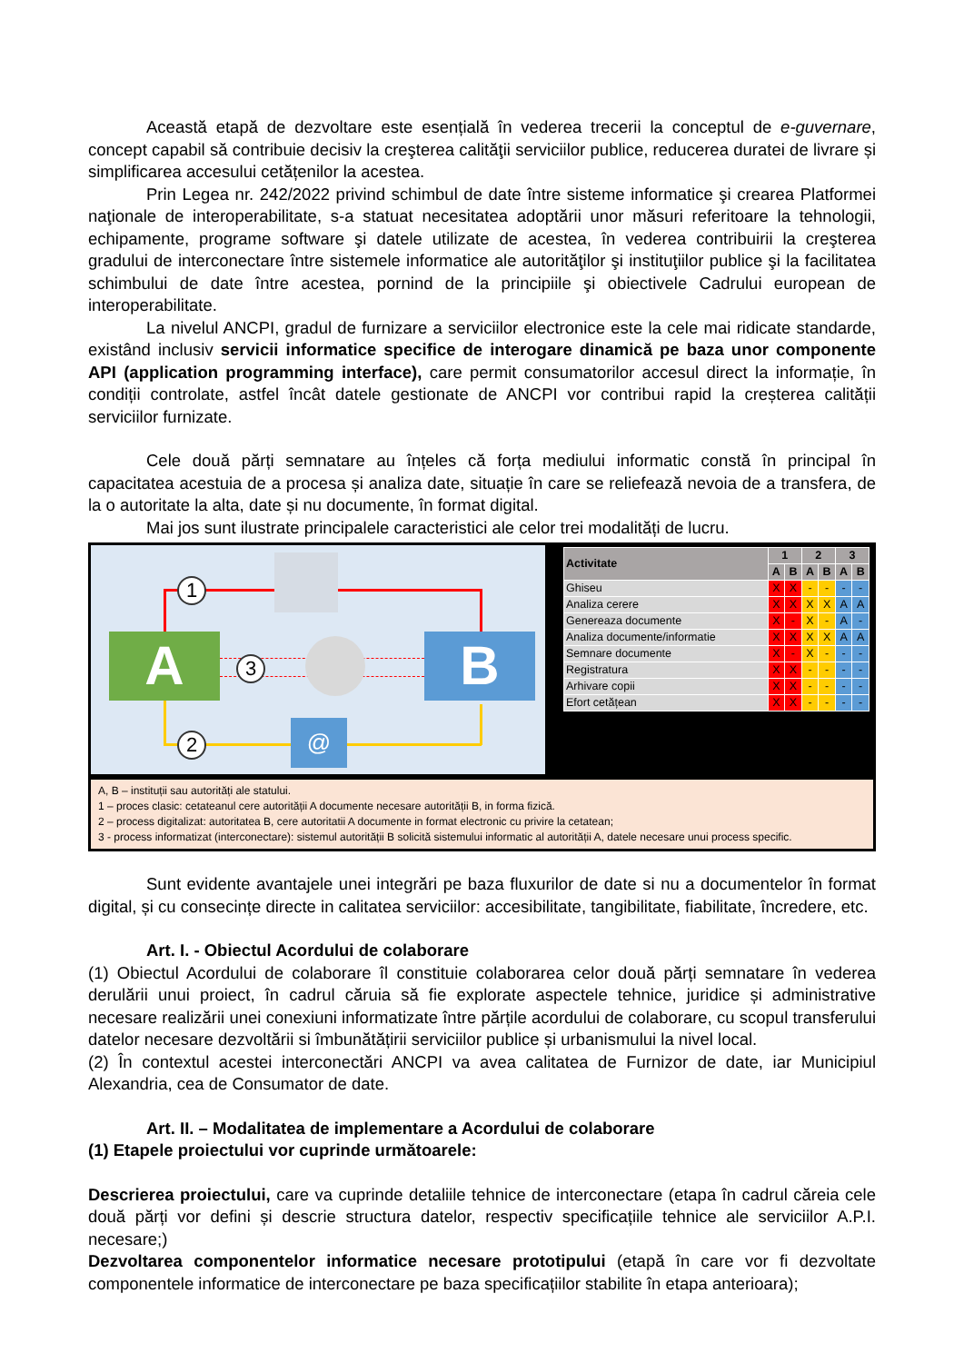Această etapă de dezvoltare este esențială în vederea trecerii la conceptul de e-guvernare, concept capabil să contribuie decisiv la creşterea calităţii serviciilor publice, reducerea duratei de livrare și simplificarea accesului cetățenilor la acestea.
Prin Legea nr. 242/2022 privind schimbul de date între sisteme informatice şi crearea Platformei naţionale de interoperabilitate, s-a statuat necesitatea adoptării unor măsuri referitoare la tehnologii, echipamente, programe software şi datele utilizate de acestea, în vederea contribuirii la creşterea gradului de interconectare între sistemele informatice ale autorităţilor şi instituţiilor publice şi la facilitatea schimbului de date între acestea, pornind de la principiile şi obiectivele Cadrului european de interoperabilitate.
La nivelul ANCPI, gradul de furnizare a serviciilor electronice este la cele mai ridicate standarde, existând inclusiv servicii informatice specifice de interogare dinamică pe baza unor componente API (application programming interface), care permit consumatorilor accesul direct la informație, în condiții controlate, astfel încât datele gestionate de ANCPI vor contribui rapid la creșterea calității serviciilor furnizate.
Cele două părți semnatare au înțeles că forța mediului informatic constă în principal în capacitatea acestuia de a procesa și analiza date, situație în care se reliefează nevoia de a transfera, de la o autoritate la alta, date și nu documente, în format digital.
Mai jos sunt ilustrate principalele caracteristici ale celor trei modalități de lucru.
@
A B
1
2
3
| Activitate | 1 | | 2 | | 3 | |
| --- | --- | --- | --- | --- | --- | --- |
| | A | B | A | B | A | B |
| Ghiseu | X | X | - | - | - | - |
| Analiza cerere | X | X | X | X | A | A |
| Genereaza documente | X | - | X | - | A | - |
| Analiza documente/informatie | X | X | X | X | A | A |
| Semnare documente | X | - | X | - | - | - |
| Registratura | X | X | - | - | - | - |
| Arhivare copii | X | X | - | - | - | - |
| Efort cetățean | X | X | - | - | - | - |
A, B – instituții sau autorități ale statului.
1 – proces clasic: cetateanul cere autorității A documente necesare autorității B, in forma fizică.
2 – process digitalizat: autoritatea B, cere autoritatii A documente in format electronic cu privire la cetatean;
3 - process informatizat (interconectare): sistemul autorității B solicită sistemului informatic al autorității A, datele necesare unui process specific.
Sunt evidente avantajele unei integrări pe baza fluxurilor de date si nu a documentelor în format digital, și cu consecințe directe in calitatea serviciilor: accesibilitate, tangibilitate, fiabilitate, încredere, etc.
Art. I. - Obiectul Acordului de colaborare
(1) Obiectul Acordului de colaborare îl constituie colaborarea celor două părți semnatare în vederea derulării unui proiect, în cadrul căruia să fie explorate aspectele tehnice, juridice și administrative necesare realizării unei conexiuni informatizate între părțile acordului de colaborare, cu scopul transferului datelor necesare dezvoltării si îmbunătățirii serviciilor publice și urbanismului la nivel local.
(2) În contextul acestei interconectări ANCPI va avea calitatea de Furnizor de date, iar Municipiul Alexandria, cea de Consumator de date.
Art. II. – Modalitatea de implementare a Acordului de colaborare
(1) Etapele proiectului vor cuprinde următoarele:
Descrierea proiectului, care va cuprinde detaliile tehnice de interconectare (etapa în cadrul căreia cele două părți vor defini și descrie structura datelor, respectiv specificațiile tehnice ale serviciilor A.P.I. necesare;)
Dezvoltarea componentelor informatice necesare prototipului (etapă în care vor fi dezvoltate componentele informatice de interconectare pe baza specificațiilor stabilite în etapa anterioara);